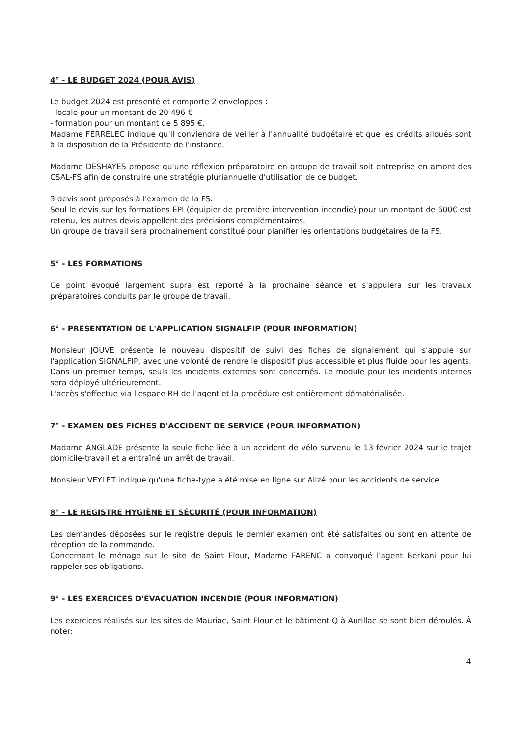4° - LE BUDGET 2024 (POUR AVIS)
Le budget 2024 est présenté et comporte 2 enveloppes :
- locale pour un montant de 20 496 €
- formation pour un montant de 5 895 €.
Madame FERRELEC indique qu'il conviendra de veiller à l'annualité budgétaire et que les crédits alloués sont à la disposition de la Présidente de l'instance.
Madame DESHAYES propose qu'une réflexion préparatoire en groupe de travail soit entreprise en amont des CSAL-FS afin de construire une stratégie pluriannuelle d'utilisation de ce budget.
3 devis sont proposés à l'examen de la FS.
Seul le devis sur les formations EPI (équipier de première intervention incendie) pour un montant de 600€ est retenu, les autres devis appellent des précisions complémentaires.
Un groupe de travail sera prochainement constitué pour planifier les orientations budgétaires de la FS.
5° - LES FORMATIONS
Ce point évoqué largement supra est reporté à la prochaine séance et s'appuiera sur les travaux préparatoires conduits par le groupe de travail.
6° - PRÉSENTATION DE L'APPLICATION SIGNALFIP (POUR INFORMATION)
Monsieur JOUVE présente le nouveau dispositif de suivi des fiches de signalement qui s'appuie sur l'application SIGNALFIP, avec une volonté de rendre le dispositif plus accessible et plus fluide pour les agents. Dans un premier temps, seuls les incidents externes sont concernés. Le module pour les incidents internes sera déployé ultérieurement.
L'accès s'effectue via l'espace RH de l'agent et la procédure est entièrement dématérialisée.
7° - EXAMEN DES FICHES D'ACCIDENT DE SERVICE (POUR INFORMATION)
Madame ANGLADE présente la seule fiche liée à un accident de vélo survenu le 13 février 2024 sur le trajet domicile-travail et a entraîné un arrêt de travail.
Monsieur VEYLET indique qu'une fiche-type a été mise en ligne sur Alizé pour les accidents de service.
8° - LE REGISTRE HYGIÈNE ET SÉCURITÉ (POUR INFORMATION)
Les demandes déposées sur le registre depuis le dernier examen ont été satisfaites ou sont en attente de réception de la commande.
Concernant le ménage sur le site de Saint Flour, Madame FARENC a convoqué l'agent Berkani pour lui rappeler ses obligations.
9° - LES EXERCICES D'ÉVACUATION INCENDIE (POUR INFORMATION)
Les exercices réalisés sur les sites de Mauriac, Saint Flour et le bâtiment Q à Aurillac se sont bien déroulés. À noter:
4